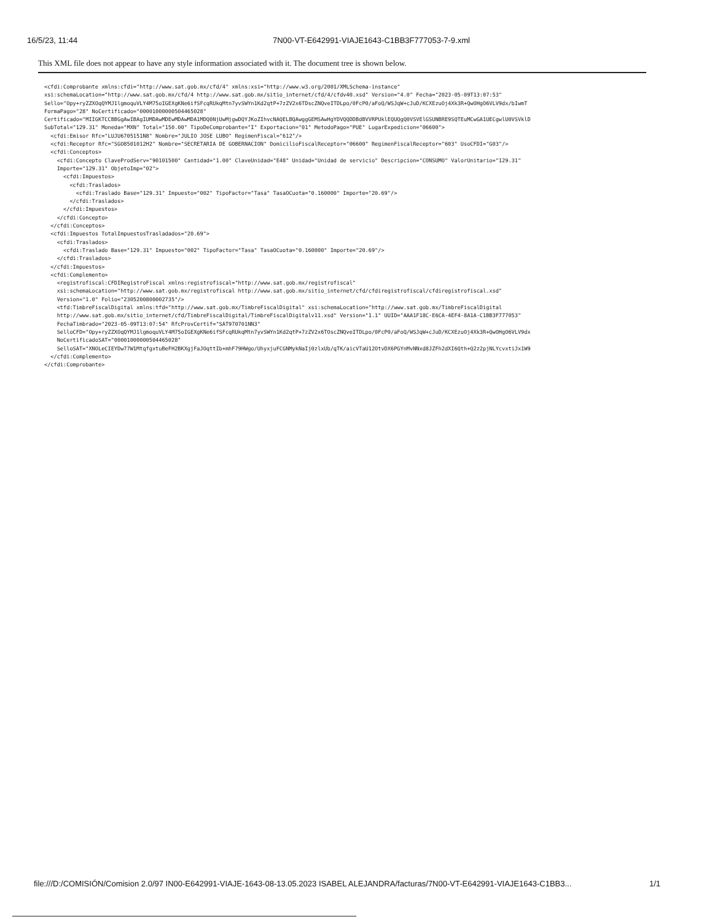16/5/23, 11:44 7N00-VT-E642991-VIAJE1643-C1BB3F777053-7-9.xml
This XML file does not appear to have any style information associated with it. The document tree is shown below.
<cfdi:Comprobante xmlns:cfdi="http://www.sat.gob.mx/cfd/4" xmlns:xsi="http://www.w3.org/2001/XMLSchema-instance"
xsi:schemaLocation="http://www.sat.gob.mx/cfd/4 http://www.sat.gob.mx/sitio_internet/cfd/4/cfdv40.xsd" Version="4.0" Fecha="2023-05-09T13:07:53"
Sello="Opy+ryZZXOqQYMJ1lgmoquVLY4M75oIGEXgKNe6ifSFcqRUkqMtn7yvSWYn1Kd2qtP+7zZV2x6TDscZNQveITDLpo/0FcP0/aFoQ/WSJqW+cJuD/KCXEzuOj4Xk3R+QwOHgO6VLV9dx/bIwmT
FormaPago="28" NoCertificado="00001000000504465028"
Certificado="MIIGKTCCBBGgAwIBAgIUMDAwMDEwMDAwMDA1MDQ0NjUwMjgwDQYJKoZIhvcNAQELBQAwggGEMSAwHgYDVQQDDBdBVVRPUklEQUQgQ0VSVElGSUNBRE9SQTEuMCwGA1UECgwlU0VSVklD
SubTotal="129.31" Moneda="MXN" Total="150.00" TipoDeComprobante="I" Exportacion="01" MetodoPago="PUE" LugarExpedicion="06600">
  <cfdi:Emisor Rfc="LUJU6705151N8" Nombre="JULIO JOSE LUBO" RegimenFiscal="612"/>
  <cfdi:Receptor Rfc="SGO8501012H2" Nombre="SECRETARIA DE GOBERNACION" DomicilioFiscalReceptor="06600" RegimenFiscalReceptor="603" UsoCFDI="G03"/>
  <cfdi:Conceptos>
    <cfdi:Concepto ClaveProdServ="90101500" Cantidad="1.00" ClaveUnidad="E48" Unidad="Unidad de servicio" Descripcion="CONSUMO" ValorUnitario="129.31"
    Importe="129.31" ObjetoImp="02">
      <cfdi:Impuestos>
        <cfdi:Traslados>
          <cfdi:Traslado Base="129.31" Impuesto="002" TipoFactor="Tasa" TasaOCuota="0.160000" Importe="20.69"/>
        </cfdi:Traslados>
      </cfdi:Impuestos>
    </cfdi:Concepto>
  </cfdi:Conceptos>
  <cfdi:Impuestos TotalImpuestosTrasladados="20.69">
    <cfdi:Traslados>
      <cfdi:Traslado Base="129.31" Impuesto="002" TipoFactor="Tasa" TasaOCuota="0.160000" Importe="20.69"/>
    </cfdi:Traslados>
  </cfdi:Impuestos>
  <cfdi:Complemento>
    <registrofiscal:CFDIRegistroFiscal xmlns:registrofiscal="http://www.sat.gob.mx/registrofiscal"
    xsi:schemaLocation="http://www.sat.gob.mx/registrofiscal http://www.sat.gob.mx/sitio_internet/cfd/cfdiregistrofiscal/cfdiregistrofiscal.xsd"
    Version="1.0" Folio="2305200800002735"/>
    <tfd:TimbreFiscalDigital xmlns:tfd="http://www.sat.gob.mx/TimbreFiscalDigital" xsi:schemaLocation="http://www.sat.gob.mx/TimbreFiscalDigital
    http://www.sat.gob.mx/sitio_internet/cfd/TimbreFiscalDigital/TimbreFiscalDigitalv11.xsd" Version="1.1" UUID="AAA1F18C-E6CA-4EF4-8A1A-C1BB3F777053"
    FechaTimbrado="2023-05-09T13:07:54" RfcProvCertif="SAT970701NN3"
    SelloCFD="Opy+ryZZXOqQYMJ1lgmoquVLY4M75oIGEXgKNe6ifSFcqRUkqMtn7yvSWYn1Kd2qtP+7zZV2x6TOscZNQveITDLpo/0FcP0/aFoQ/WSJqW+cJuD/KCXEzuOj4Xk3R+QwOHgO6VLV9dx
    NoCertificadoSAT="00001000000504465028"
    SelloSAT="XNOLeCIEYDw77W1MtqfgxtuBeFH2BKXgjFaJOqttIb+mhF79HWgo/UhyxjuFCGNMykNaIj0zlxUb/qTK/aicVTaU12OtvDX6PGYnMvNNxd8JZFh2dXI6Qth+Q2z2pjNLYcvxtiJx1W9
  </cfdi:Complemento>
</cfdi:Comprobante>
file:///D:/COMISIÓN/Comision 2.0/97 IN00-E642991-VIAJE-1643-08-13.05.2023 ISABEL ALEJANDRA/facturas/7N00-VT-E642991-VIAJE1643-C1BB3... 1/1